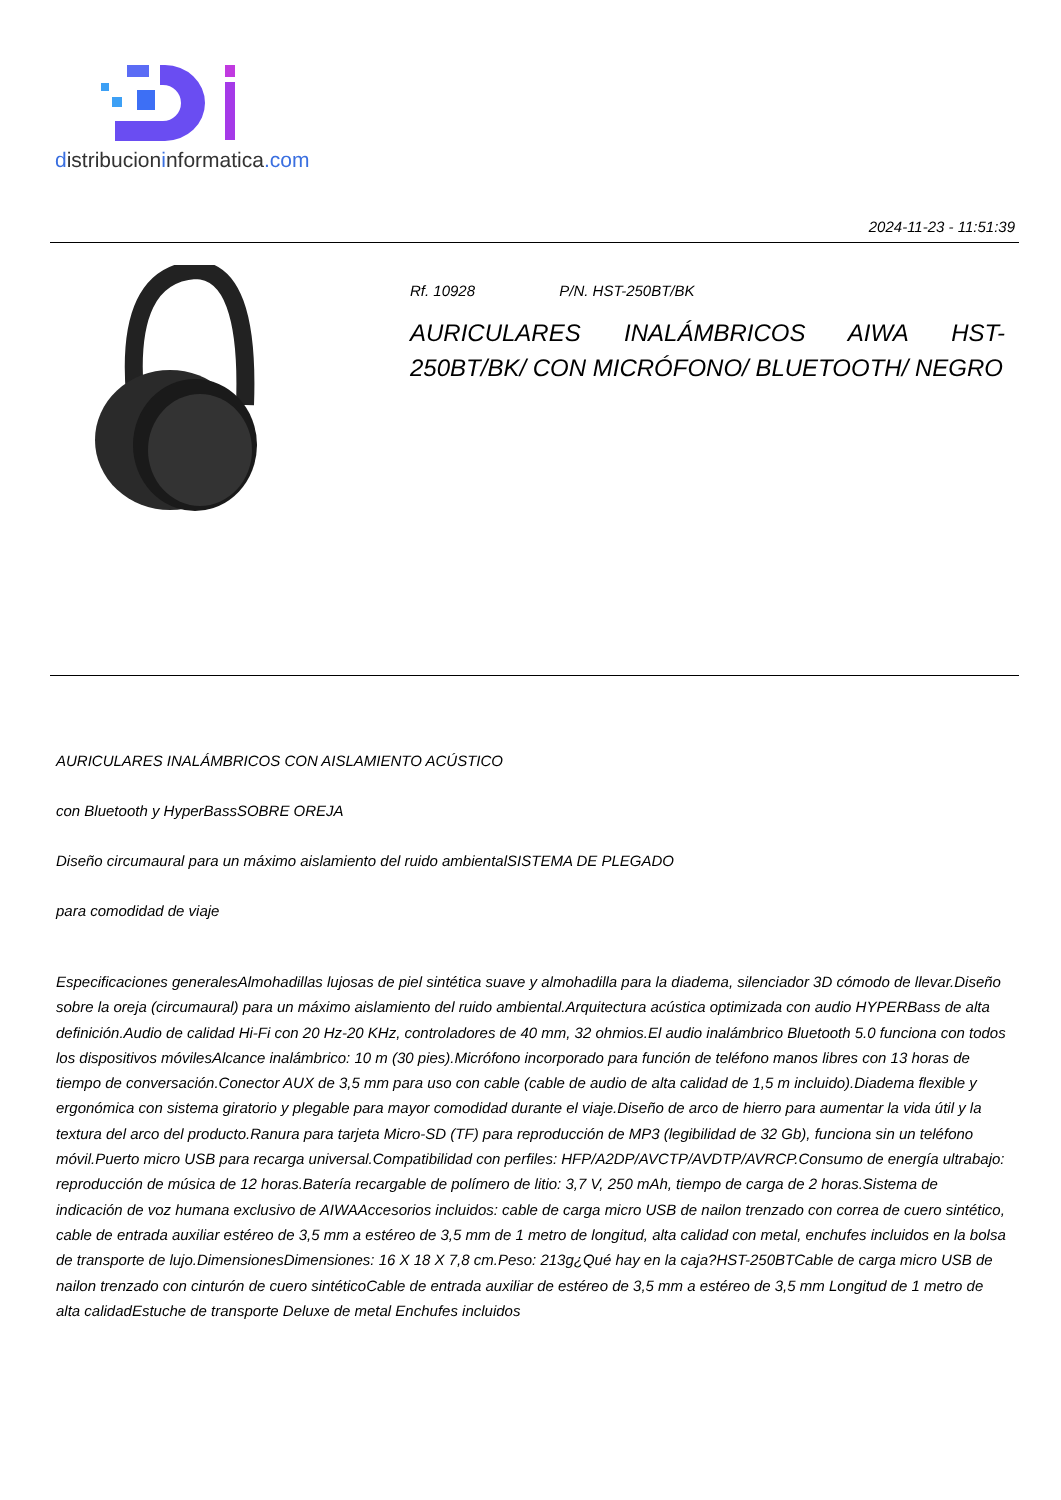distribucioninformatica.com
2024-11-23 - 11:51:39
Rf. 10928 P/N. HST-250BT/BK
AURICULARES INALÁMBRICOS AIWA HST-250BT/BK/ CON MICRÓFONO/ BLUETOOTH/ NEGRO
AURICULARES INALÁMBRICOS CON AISLAMIENTO ACÚSTICO
con Bluetooth y HyperBassSOBRE OREJA
Diseño circumaural para un máximo aislamiento del ruido ambientalSISTEMA DE PLEGADO
para comodidad de viaje
Especificaciones generalesAlmohadillas lujosas de piel sintética suave y almohadilla para la diadema, silenciador 3D cómodo de llevar.Diseño sobre la oreja (circumaural) para un máximo aislamiento del ruido ambiental.Arquitectura acústica optimizada con audio HYPERBass de alta definición.Audio de calidad Hi-Fi con 20 Hz-20 KHz, controladores de 40 mm, 32 ohmios.El audio inalámbrico Bluetooth 5.0 funciona con todos los dispositivos móvilesAlcance inalámbrico: 10 m (30 pies).Micrófono incorporado para función de teléfono manos libres con 13 horas de tiempo de conversación.Conector AUX de 3,5 mm para uso con cable (cable de audio de alta calidad de 1,5 m incluido).Diadema flexible y ergonómica con sistema giratorio y plegable para mayor comodidad durante el viaje.Diseño de arco de hierro para aumentar la vida útil y la textura del arco del producto.Ranura para tarjeta Micro-SD (TF) para reproducción de MP3 (legibilidad de 32 Gb), funciona sin un teléfono móvil.Puerto micro USB para recarga universal.Compatibilidad con perfiles: HFP/A2DP/AVCTP/AVDTP/AVRCP.Consumo de energía ultrabajo: reproducción de música de 12 horas.Batería recargable de polímero de litio: 3,7 V, 250 mAh, tiempo de carga de 2 horas.Sistema de indicación de voz humana exclusivo de AIWAAccesorios incluidos: cable de carga micro USB de nailon trenzado con correa de cuero sintético, cable de entrada auxiliar estéreo de 3,5 mm a estéreo de 3,5 mm de 1 metro de longitud, alta calidad con metal, enchufes incluidos en la bolsa de transporte de lujo.DimensionesDimensiones: 16 X 18 X 7,8 cm.Peso: 213g¿Qué hay en la caja?HST-250BTCable de carga micro USB de nailon trenzado con cinturón de cuero sintéticoCable de entrada auxiliar de estéreo de 3,5 mm a estéreo de 3,5 mm Longitud de 1 metro de alta calidadEstuche de transporte Deluxe de metal Enchufes incluidos